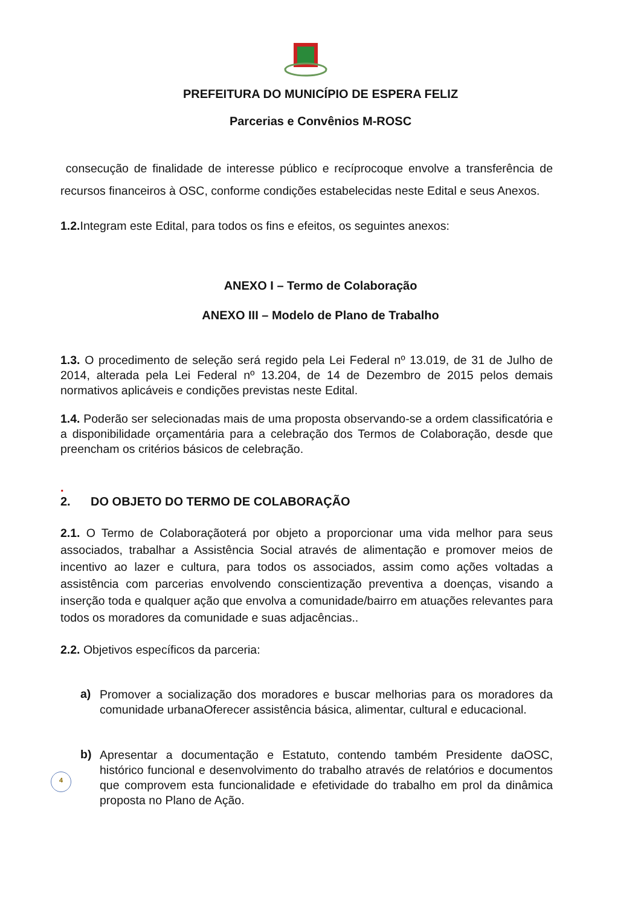PREFEITURA DO MUNICÍPIO DE ESPERA FELIZ
Parcerias e Convênios M-ROSC
consecução de finalidade de interesse público e recíprocoque envolve a transferência de recursos financeiros à OSC, conforme condições estabelecidas neste Edital e seus Anexos.
1.2. Integram este Edital, para todos os fins e efeitos, os seguintes anexos:
ANEXO I – Termo de Colaboração
ANEXO III – Modelo de Plano de Trabalho
1.3. O procedimento de seleção será regido pela Lei Federal nº 13.019, de 31 de Julho de 2014, alterada pela Lei Federal nº 13.204, de 14 de Dezembro de 2015 pelos demais normativos aplicáveis e condições previstas neste Edital.
1.4. Poderão ser selecionadas mais de uma proposta observando-se a ordem classificatória e a disponibilidade orçamentária para a celebração dos Termos de Colaboração, desde que preencham os critérios básicos de celebração.
.
2. DO OBJETO DO TERMO DE COLABORAÇÃO
2.1. O Termo de Colaboraçãoterá por objeto a proporcionar uma vida melhor para seus associados, trabalhar a Assistência Social através de alimentação e promover meios de incentivo ao lazer e cultura, para todos os associados, assim como ações voltadas a assistência com parcerias envolvendo conscientização preventiva a doenças, visando a inserção toda e qualquer ação que envolva a comunidade/bairro em atuações relevantes para todos os moradores da comunidade e suas adjacências..
2.2. Objetivos específicos da parceria:
a)
Promover a socialização dos moradores e buscar melhorias para os moradores da comunidade urbanaOferecer assistência básica, alimentar, cultural e educacional.
b)
Apresentar a documentação e Estatuto, contendo também Presidente daOSC, histórico funcional e desenvolvimento do trabalho através de relatórios e documentos que comprovem esta funcionalidade e efetividade do trabalho em prol da dinâmica proposta no Plano de Ação.
4